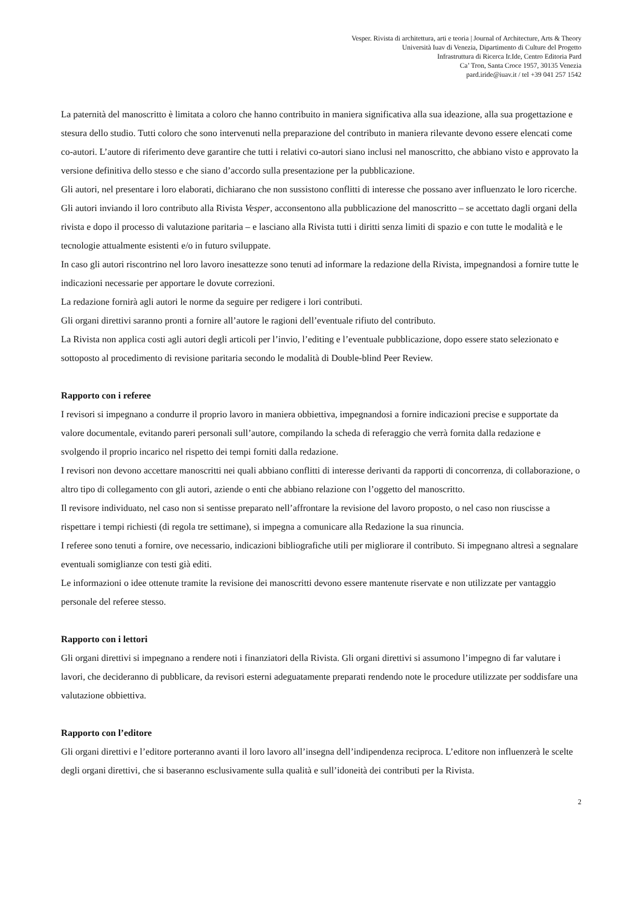Vesper. Rivista di architettura, arti e teoria | Journal of Architecture, Arts & Theory
Università Iuav di Venezia, Dipartimento di Culture del Progetto
Infrastruttura di Ricerca Ir.Ide, Centro Editoria Pard
Ca’ Tron, Santa Croce 1957, 30135 Venezia
pard.iride@iuav.it / tel +39 041 257 1542
La paternità del manoscritto è limitata a coloro che hanno contribuito in maniera significativa alla sua ideazione, alla sua progettazione e stesura dello studio. Tutti coloro che sono intervenuti nella preparazione del contributo in maniera rilevante devono essere elencati come co-autori. L’autore di riferimento deve garantire che tutti i relativi co-autori siano inclusi nel manoscritto, che abbiano visto e approvato la versione definitiva dello stesso e che siano d’accordo sulla presentazione per la pubblicazione.
Gli autori, nel presentare i loro elaborati, dichiarano che non sussistono conflitti di interesse che possano aver influenzato le loro ricerche.
Gli autori inviando il loro contributo alla Rivista Vesper, acconsentono alla pubblicazione del manoscritto – se accettato dagli organi della rivista e dopo il processo di valutazione paritaria – e lasciano alla Rivista tutti i diritti senza limiti di spazio e con tutte le modalità e le tecnologie attualmente esistenti e/o in futuro sviluppate.
In caso gli autori riscontrino nel loro lavoro inesattezze sono tenuti ad informare la redazione della Rivista, impegnandosi a fornire tutte le indicazioni necessarie per apportare le dovute correzioni.
La redazione fornirà agli autori le norme da seguire per redigere i lori contributi.
Gli organi direttivi saranno pronti a fornire all’autore le ragioni dell’eventuale rifiuto del contributo.
La Rivista non applica costi agli autori degli articoli per l’invio, l’editing e l’eventuale pubblicazione, dopo essere stato selezionato e sottoposto al procedimento di revisione paritaria secondo le modalità di Double-blind Peer Review.
Rapporto con i referee
I revisori si impegnano a condurre il proprio lavoro in maniera obbiettiva, impegnandosi a fornire indicazioni precise e supportate da valore documentale, evitando pareri personali sull’autore, compilando la scheda di referaggio che verrà fornita dalla redazione e svolgendo il proprio incarico nel rispetto dei tempi forniti dalla redazione.
I revisori non devono accettare manoscritti nei quali abbiano conflitti di interesse derivanti da rapporti di concorrenza, di collaborazione, o altro tipo di collegamento con gli autori, aziende o enti che abbiano relazione con l’oggetto del manoscritto.
Il revisore individuato, nel caso non si sentisse preparato nell’affrontare la revisione del lavoro proposto, o nel caso non riuscisse a rispettare i tempi richiesti (di regola tre settimane), si impegna a comunicare alla Redazione la sua rinuncia.
I referee sono tenuti a fornire, ove necessario, indicazioni bibliografiche utili per migliorare il contributo. Si impegnano altresì a segnalare eventuali somiglianze con testi già editi.
Le informazioni o idee ottenute tramite la revisione dei manoscritti devono essere mantenute riservate e non utilizzate per vantaggio personale del referee stesso.
Rapporto con i lettori
Gli organi direttivi si impegnano a rendere noti i finanziatori della Rivista. Gli organi direttivi si assumono l’impegno di far valutare i lavori, che decideranno di pubblicare, da revisori esterni adeguatamente preparati rendendo note le procedure utilizzate per soddisfare una valutazione obbiettiva.
Rapporto con l’editore
Gli organi direttivi e l’editore porteranno avanti il loro lavoro all’insegna dell’indipendenza reciproca. L’editore non influenzerà le scelte degli organi direttivi, che si baseranno esclusivamente sulla qualità e sull’idoneità dei contributi per la Rivista.
2